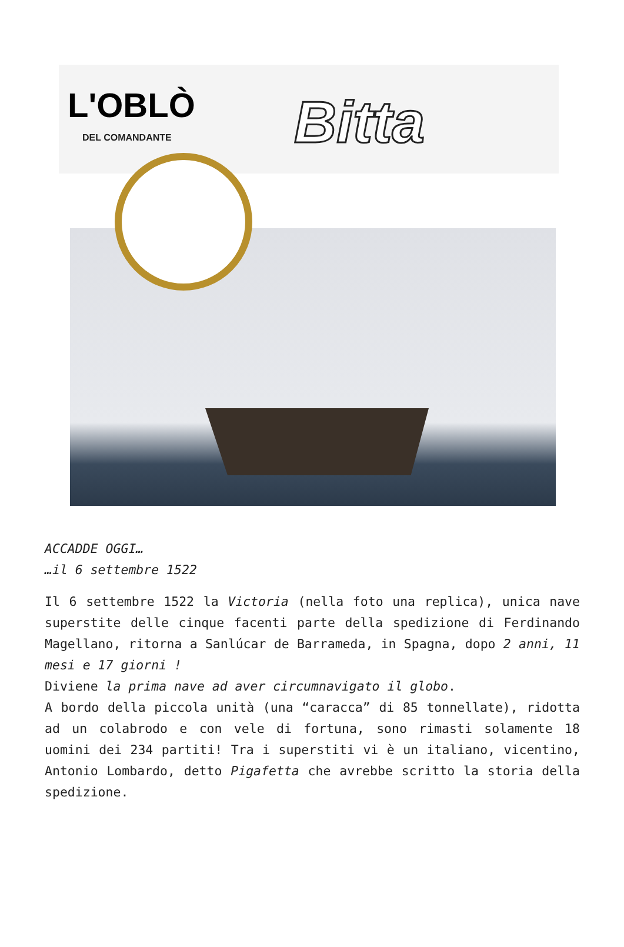L'OBLÒ
DEL COMANDANTE Bitta
ACCADDE OGGI…
…il 6 settembre 1522
Il 6 settembre 1522 la Victoria (nella foto una replica), unica nave superstite delle cinque facenti parte della spedizione di Ferdinando Magellano, ritorna a Sanlúcar de Barrameda, in Spagna, dopo 2 anni, 11 mesi e 17 giorni !
Diviene la prima nave ad aver circumnavigato il globo.
A bordo della piccola unità (una “caracca” di 85 tonnellate), ridotta ad un colabrodo e con vele di fortuna, sono rimasti solamente 18 uomini dei 234 partiti! Tra i superstiti vi è un italiano, vicentino, Antonio Lombardo, detto Pigafetta che avrebbe scritto la storia della spedizione.